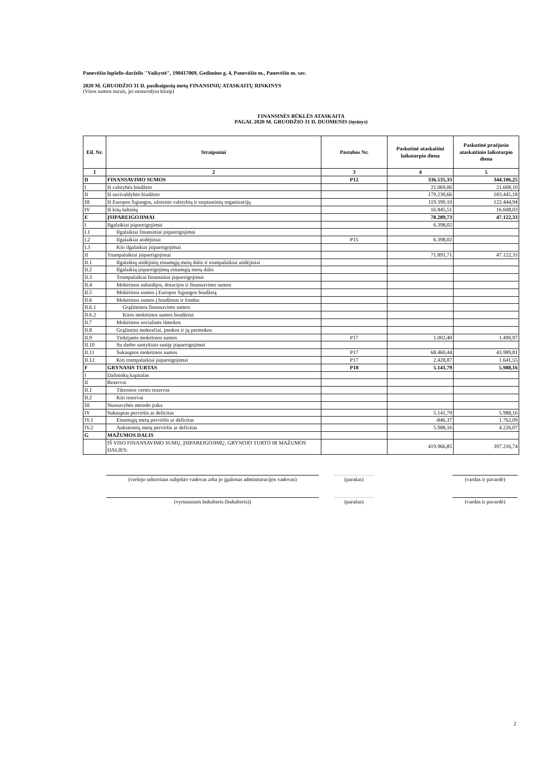Panevėžio lopšelis-darželis "Vaikystė", 190417069, Gedimino g. 4, Panevėžio m., Panevėžio m. sav.
2020 M. GRUODŽIO 31 D. pasibaigusių metų FINANSINIŲ ATASKAITŲ RINKINYS
(Visos sumos eurais, jei nenurodyta kitaip)
FINANSINĖS BŪKLĖS ATASKAITA
PAGAL 2020 M. GRUODŽIO 31 D. DUOMENIS (tęsinys)
| Eil. Nr. | Straipsniai | Pastabos Nr. | Paskutinė ataskaitini laikotarpio diena | Paskutinė praėjusio ataskaitinio laikotarpio diena |
| --- | --- | --- | --- | --- |
| 1 | 2 | 3 | 4 | 5 |
| D | FINANSAVIMO SUMOS | P12 | 336.535,33 | 344.106,25 |
| I | Iš valstybės biudžeto | | 21.069,06 | 21.608,10 |
| II | Iš savivaldybės biudžeto | | 179.230,66 | 183.445,18 |
| III | Iš Europos Sąjungos, užsienio valstybių ir tarptautinių organizacijų | | 119.390,10 | 122.444,94 |
| IV | Iš kitų šaltinių | | 16.845,51 | 16.608,03 |
| E | ĮSIPAREIGOJIMAI | | 78.289,73 | 47.122,33 |
| I | Ilgalaikiai įsipareigojimai | | 6.398,02 | |
| I.1 | Ilgalaikiai finansiniai įsipareigojimai | | | |
| I.2 | Ilgalaikiai atidėjiniai | P15 | 6.398,02 | |
| I.3 | Kiti ilgalaikiai įsipareigojimai | | | |
| II | Trumpalaikiai įsipareigojimai | | 71.891,71 | 47.122,33 |
| II.1 | Ilgalaikių atidėjinių einamųjų metų dalis ir trumpalaikiai atidėjiniai | | | |
| II.2 | Ilgalaikių įsipareigojimų einamųjų metų dalis | | | |
| II.3 | Trumpalaikiai finansiniai įsipareigojimai | | | |
| II.4 | Mokėtinos subsidijos, dotacijos ir finansavimo sumos | | | |
| II.5 | Mokėtinos sumos į Europos Sąjungos biudžetą | | | |
| II.6 | Mokėtinos sumos į biudžetus ir fondus | | | |
| II.6.1 | Grąžintinos finansavimo sumos | | | |
| II.6.2 | Kitos mokėtinos sumos biudžetui | | | |
| II.7 | Mokėtinos socialinės išmokos | | | |
| II.8 | Grąžintini mokesčiai, įmokos ir jų permokos | | | |
| II.9 | Tiekėjams mokėtinos sumos | P17 | 1.002,40 | 1.490,97 |
| II.10 | Su darbo santykiais susiję įsipareigojimai | | | |
| II.11 | Sukauptos mokėtinos sumos | P17 | 68.460,44 | 43.989,81 |
| II.12 | Kiti trumpalaikiai įsipareigojimai | P17 | 2.428,87 | 1.641,55 |
| F | GRYNASIS TURTAS | P18 | 5.141,79 | 5.988,16 |
| I | Dalininkų kapitalas | | | |
| II | Rezervai | | | |
| II.1 | Tikrosios vertės rezervas | | | |
| II.2 | Kiti rezervai | | | |
| III | Nuosavybės metodo įtaka | | | |
| IV | Sukauptas perviršis ar deficitas | | 5.141,79 | 5.988,16 |
| IV.1 | Einamųjų metų perviršis ar deficitas | | -846,37 | 1.762,09 |
| IV.2 | Ankstesnių metų perviršis ar deficitas | | 5.988,16 | 4.226,07 |
| G | MAŽUMOS DALIS | | | |
| | IŠ VISO FINANSAVIMO SUMŲ, ĮSIPAREIGOJIMŲ, GRYNOJO TURTO IR MAŽUMOS DALIES: | | 419.966,85 | 397.216,74 |
(viešojo sektoriaus subjekto vadovas arba jo įgaliotas administracijos vadovas)
(parašas) (vardas ir pavardė)
(vyriausiasis buhalteris (buhalteris)) (parašas) (vardas ir pavardė)
2